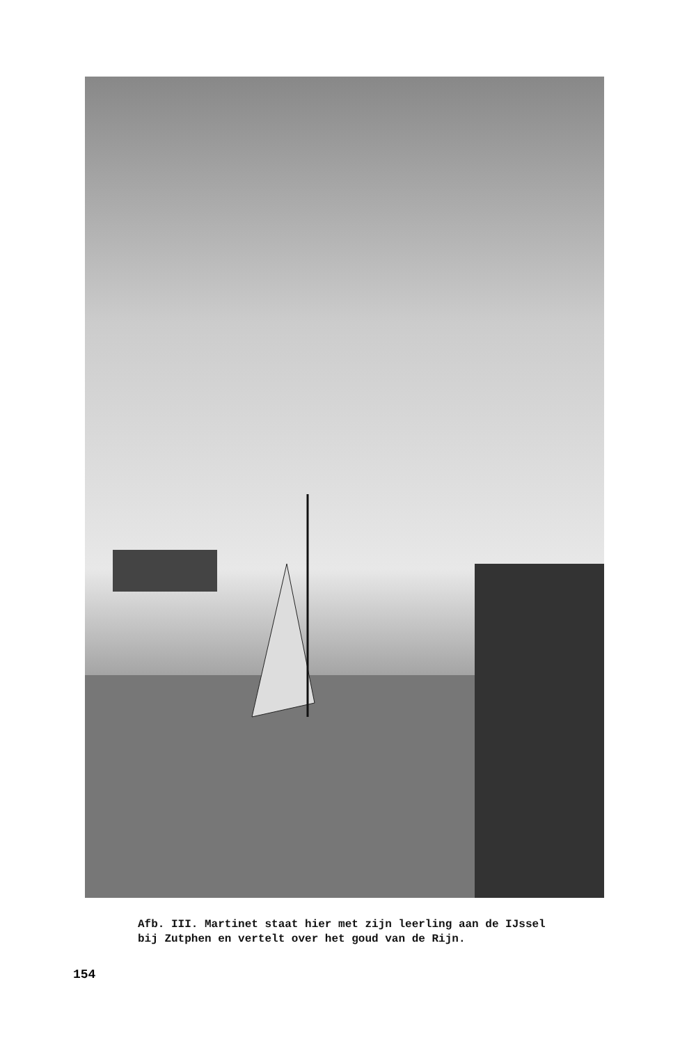Afb. III. Martinet staat hier met zijn leerling aan de IJssel
bij Zutphen en vertelt over het goud van de Rijn.
154